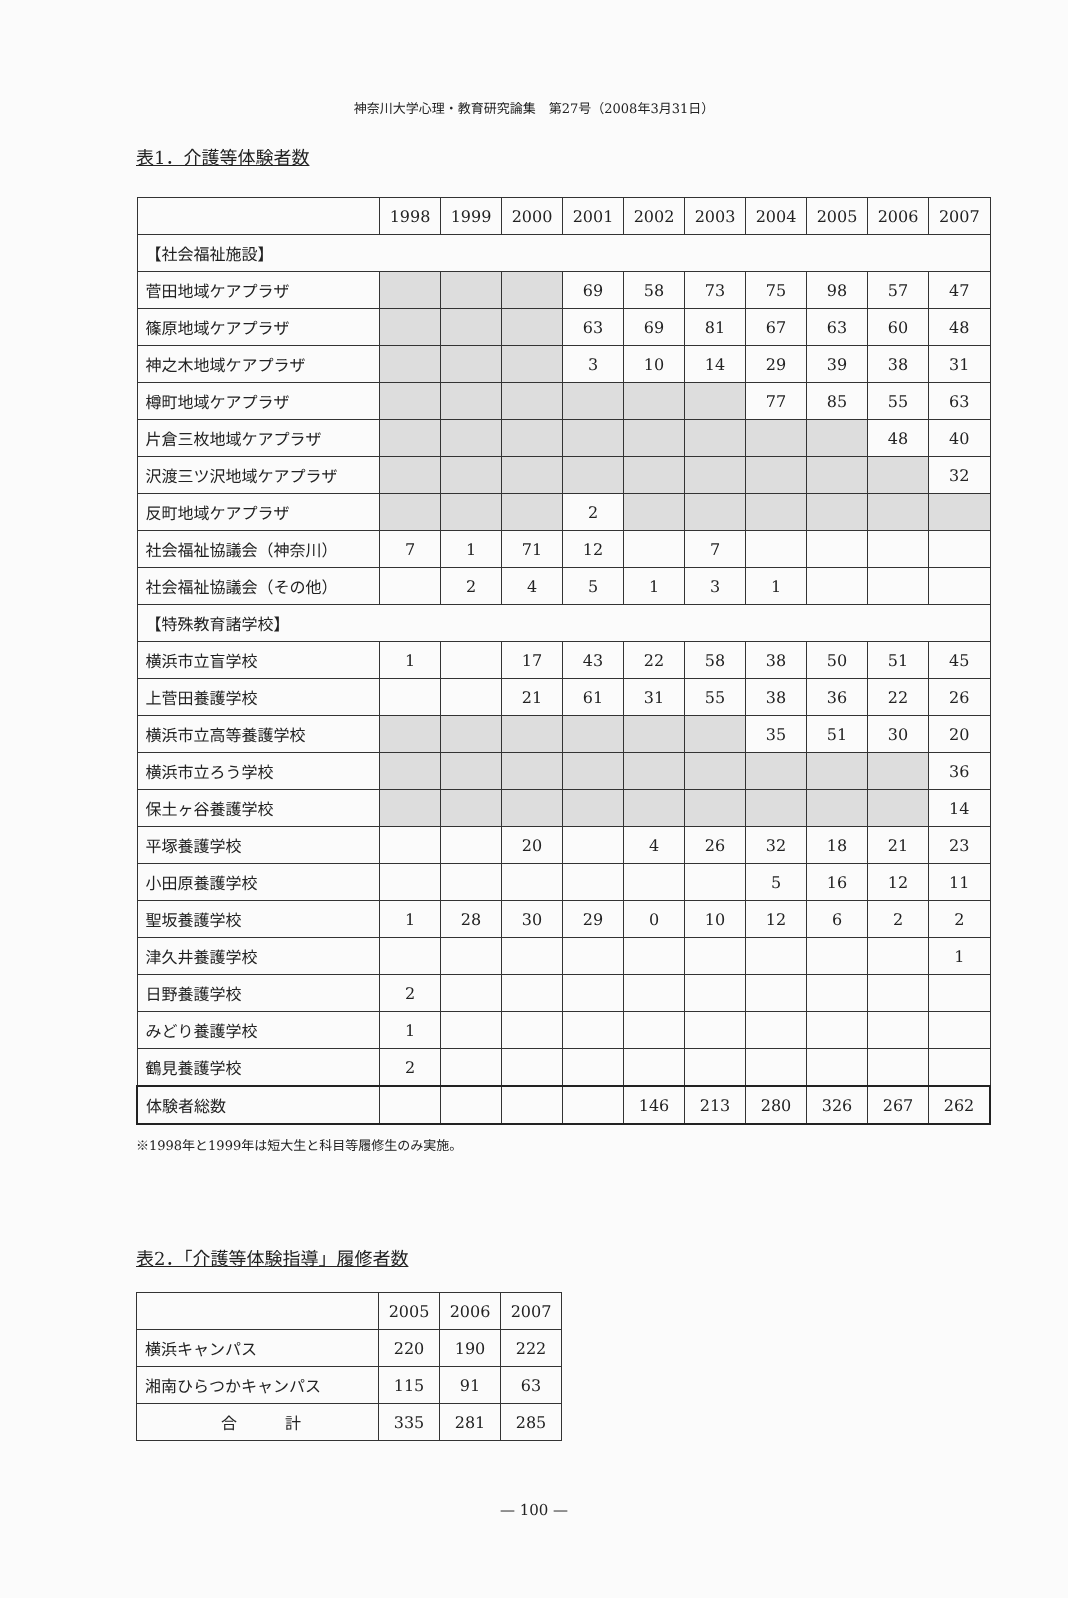神奈川大学心理・教育研究論集　第27号（2008年3月31日）
表1．介護等体験者数
| | 1998 | 1999 | 2000 | 2001 | 2002 | 2003 | 2004 | 2005 | 2006 | 2007 |
| 【社会福祉施設】 | | | | | | | | | | |
| 菅田地域ケアプラザ | | | | 69 | 58 | 73 | 75 | 98 | 57 | 47 |
| 篠原地域ケアプラザ | | | | 63 | 69 | 81 | 67 | 63 | 60 | 48 |
| 神之木地域ケアプラザ | | | | 3 | 10 | 14 | 29 | 39 | 38 | 31 |
| 樽町地域ケアプラザ | | | | | | | 77 | 85 | 55 | 63 |
| 片倉三枚地域ケアプラザ | | | | | | | | | 48 | 40 |
| 沢渡三ツ沢地域ケアプラザ | | | | | | | | | | 32 |
| 反町地域ケアプラザ | | | | 2 | | | | | | |
| 社会福祉協議会（神奈川） | 7 | 1 | 71 | 12 | | 7 | | | | |
| 社会福祉協議会（その他） | | 2 | 4 | 5 | 1 | 3 | 1 | | | |
| 【特殊教育諸学校】 | | | | | | | | | | |
| 横浜市立盲学校 | 1 | | 17 | 43 | 22 | 58 | 38 | 50 | 51 | 45 |
| 上菅田養護学校 | | | 21 | 61 | 31 | 55 | 38 | 36 | 22 | 26 |
| 横浜市立高等養護学校 | | | | | | | 35 | 51 | 30 | 20 |
| 横浜市立ろう学校 | | | | | | | | | | 36 |
| 保土ヶ谷養護学校 | | | | | | | | | | 14 |
| 平塚養護学校 | | | 20 | | 4 | 26 | 32 | 18 | 21 | 23 |
| 小田原養護学校 | | | | | | | 5 | 16 | 12 | 11 |
| 聖坂養護学校 | 1 | 28 | 30 | 29 | 0 | 10 | 12 | 6 | 2 | 2 |
| 津久井養護学校 | | | | | | | | | | 1 |
| 日野養護学校 | 2 | | | | | | | | | |
| みどり養護学校 | 1 | | | | | | | | | |
| 鶴見養護学校 | 2 | | | | | | | | | |
| 体験者総数 | | | | | 146 | 213 | 280 | 326 | 267 | 262 |
※1998年と1999年は短大生と科目等履修生のみ実施。
表2．「介護等体験指導」履修者数
| | 2005 | 2006 | 2007 |
| 横浜キャンパス | 220 | 190 | 222 |
| 湘南ひらつかキャンパス | 115 | 91 | 63 |
| 合 計 | 335 | 281 | 285 |
— 100 —